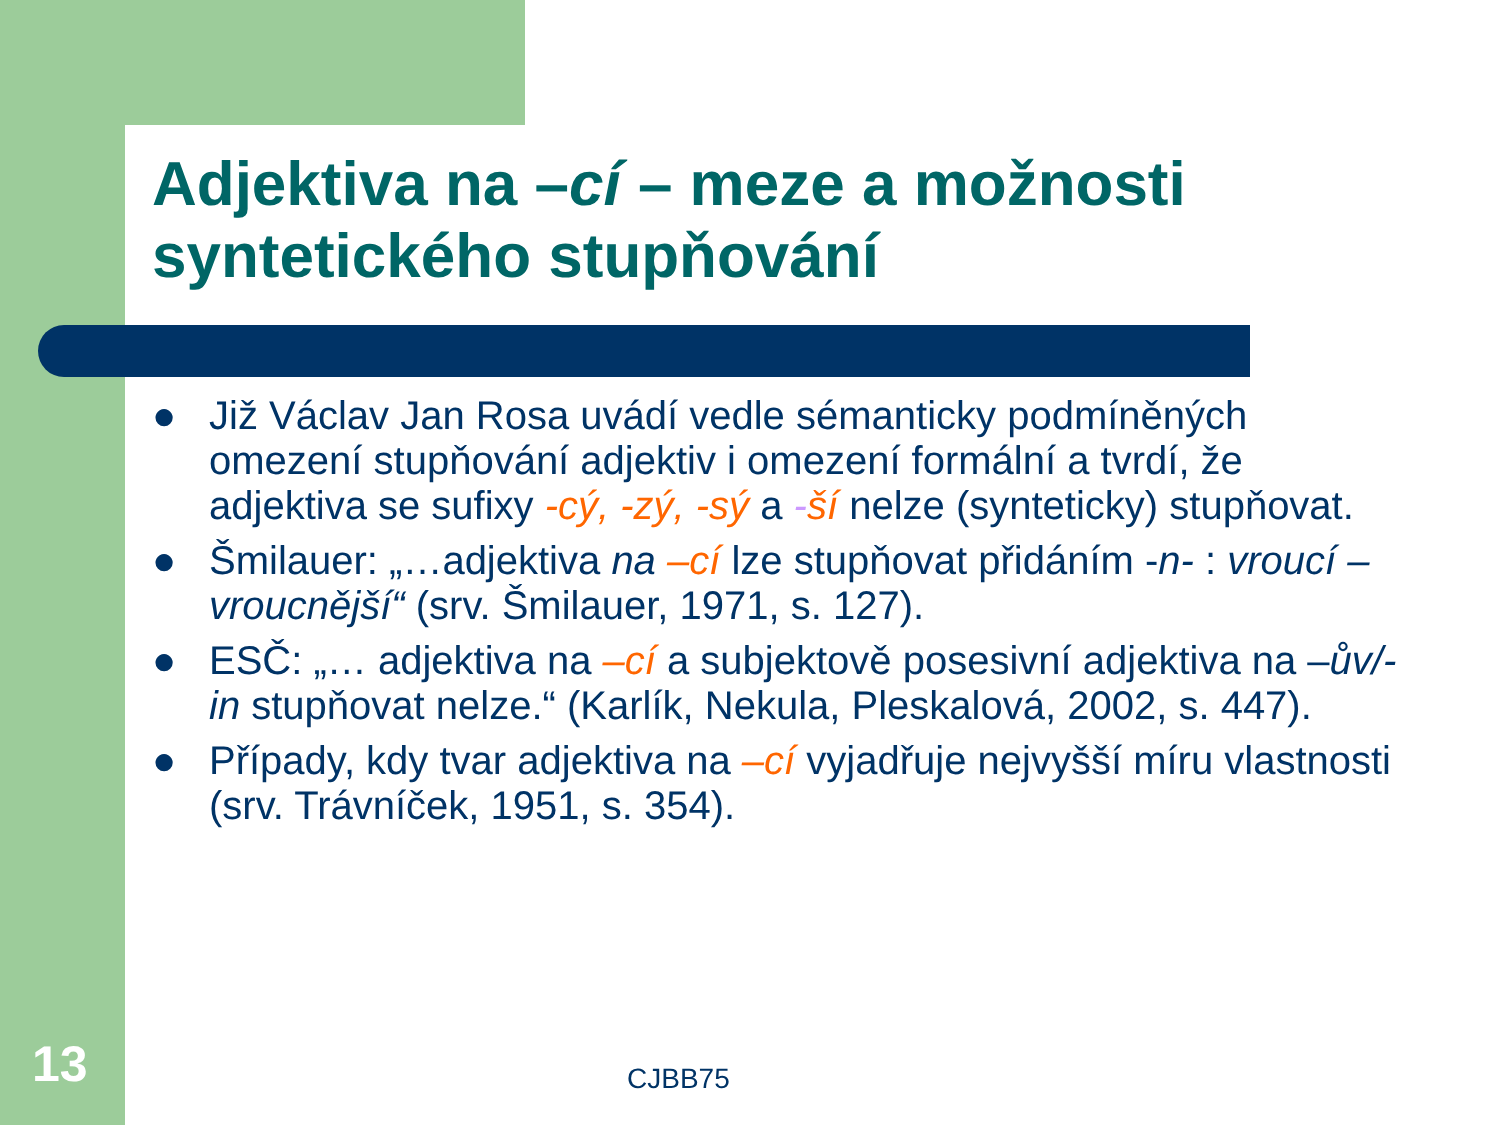Adjektiva na –cí – meze a možnosti syntetického stupňování
● Již Václav Jan Rosa uvádí vedle sémanticky podmíněných omezení stupňování adjektiv i omezení formální a tvrdí, že adjektiva se sufixy -cý, -zý, -sý a -ší nelze (synteticky) stupňovat.
● Šmilauer: „…adjektiva na –cí lze stupňovat přidáním -n- : vroucí – vroucnější“ (srv. Šmilauer, 1971, s. 127).
● ESČ: „… adjektiva na –cí a subjektově posesivní adjektiva na –ův/-in stupňovat nelze.“ (Karlík, Nekula, Pleskalová, 2002, s. 447).
● Případy, kdy tvar adjektiva na –cí vyjadřuje nejvyšší míru vlastnosti (srv. Trávníček, 1951, s. 354).
13 CJBB75